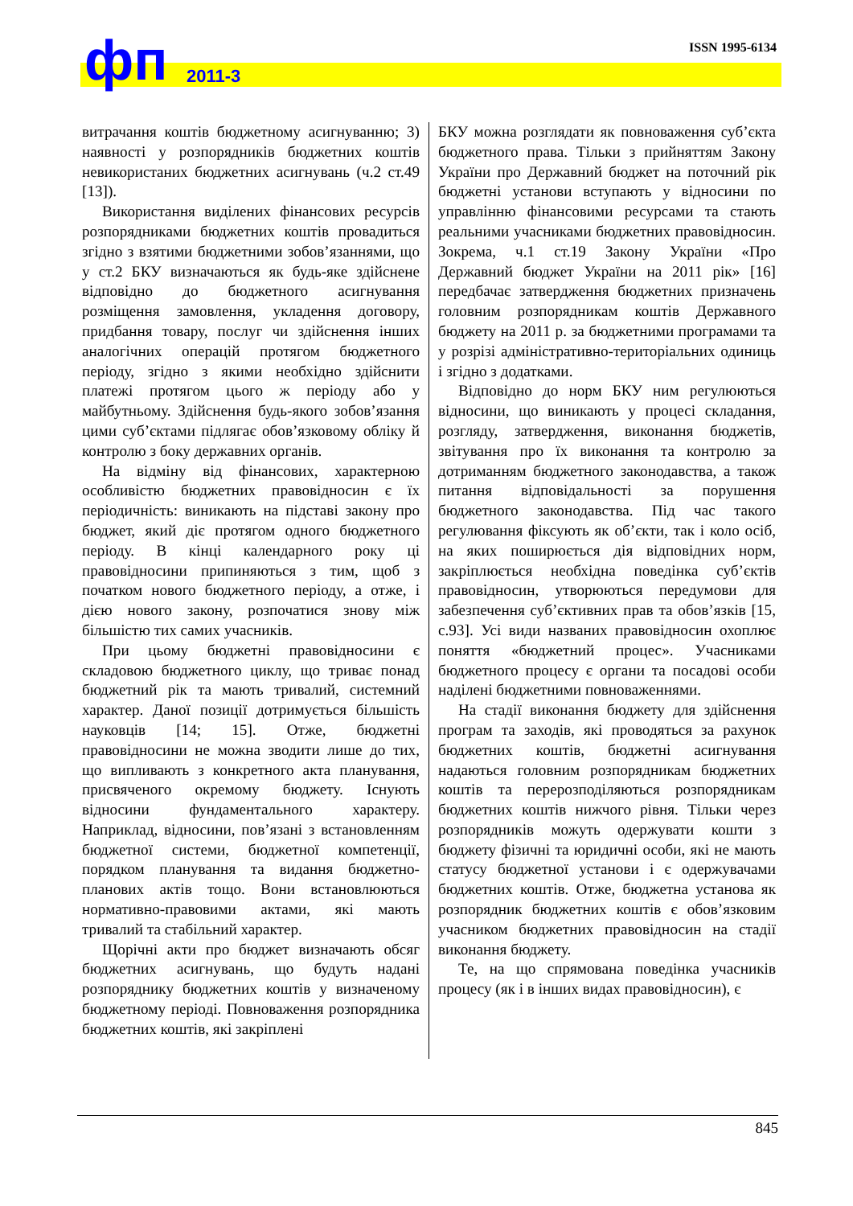фп 2011-3
ISSN 1995-6134
витрачання коштів бюджетному асигнуванню; 3) наявності у розпорядників бюджетних коштів невикористаних бюджетних асигнувань (ч.2 ст.49 [13]).
Використання виділених фінансових ресурсів розпорядниками бюджетних коштів провадиться згідно з взятими бюджетними зобов’язаннями, що у ст.2 БКУ визначаються як будь-яке здійснене відповідно до бюджетного асигнування розміщення замовлення, укладення договору, придбання товару, послуг чи здійснення інших аналогічних операцій протягом бюджетного періоду, згідно з якими необхідно здійснити платежі протягом цього ж періоду або у майбутньому. Здійснення будь-якого зобов’язання цими суб’єктами підлягає обов’язковому обліку й контролю з боку державних органів.
На відміну від фінансових, характерною особливістю бюджетних правовідносин є їх періодичність: виникають на підставі закону про бюджет, який діє протягом одного бюджетного періоду. В кінці календарного року ці правовідносини припиняються з тим, щоб з початком нового бюджетного періоду, а отже, і дією нового закону, розпочатися знову між більшістю тих самих учасників.
При цьому бюджетні правовідносини є складовою бюджетного циклу, що триває понад бюджетний рік та мають тривалий, системний характер. Даної позиції дотримується більшість науковців [14; 15]. Отже, бюджетні правовідносини не можна зводити лише до тих, що випливають з конкретного акта планування, присвяченого окремому бюджету. Існують відносини фундаментального характеру. Наприклад, відносини, пов’язані з встановленням бюджетної системи, бюджетної компетенції, порядком планування та видання бюджетно-планових актів тощо. Вони встановлюються нормативно-правовими актами, які мають тривалий та стабільний характер.
Щорічні акти про бюджет визначають обсяг бюджетних асигнувань, що будуть надані розпоряднику бюджетних коштів у визначеному бюджетному періоді. Повноваження розпорядника бюджетних коштів, які закріплені
БКУ можна розглядати як повноваження суб’єкта бюджетного права. Тільки з прийняттям Закону України про Державний бюджет на поточний рік бюджетні установи вступають у відносини по управлінню фінансовими ресурсами та стають реальними учасниками бюджетних правовідносин. Зокрема, ч.1 ст.19 Закону України «Про Державний бюджет України на 2011 рік» [16] передбачає затвердження бюджетних призначень головним розпорядникам коштів Державного бюджету на 2011 р. за бюджетними програмами та у розрізі адміністративно-територіальних одиниць і згідно з додатками.
Відповідно до норм БКУ ним регулюються відносини, що виникають у процесі складання, розгляду, затвердження, виконання бюджетів, звітування про їх виконання та контролю за дотриманням бюджетного законодавства, а також питання відповідальності за порушення бюджетного законодавства. Під час такого регулювання фіксують як об’єкти, так і коло осіб, на яких поширюється дія відповідних норм, закріплюється необхідна поведінка суб’єктів правовідносин, утворюються передумови для забезпечення суб’єктивних прав та обов’язків [15, с.93]. Усі види названих правовідносин охоплює поняття «бюджетний процес». Учасниками бюджетного процесу є органи та посадові особи наділені бюджетними повноваженнями.
На стадії виконання бюджету для здійснення програм та заходів, які проводяться за рахунок бюджетних коштів, бюджетні асигнування надаються головним розпорядникам бюджетних коштів та перерозподіляються розпорядникам бюджетних коштів нижчого рівня. Тільки через розпорядників можуть одержувати кошти з бюджету фізичні та юридичні особи, які не мають статусу бюджетної установи і є одержувачами бюджетних коштів. Отже, бюджетна установа як розпорядник бюджетних коштів є обов’язковим учасником бюджетних правовідносин на стадії виконання бюджету.
Те, на що спрямована поведінка учасників процесу (як і в інших видах правовідносин), є
845